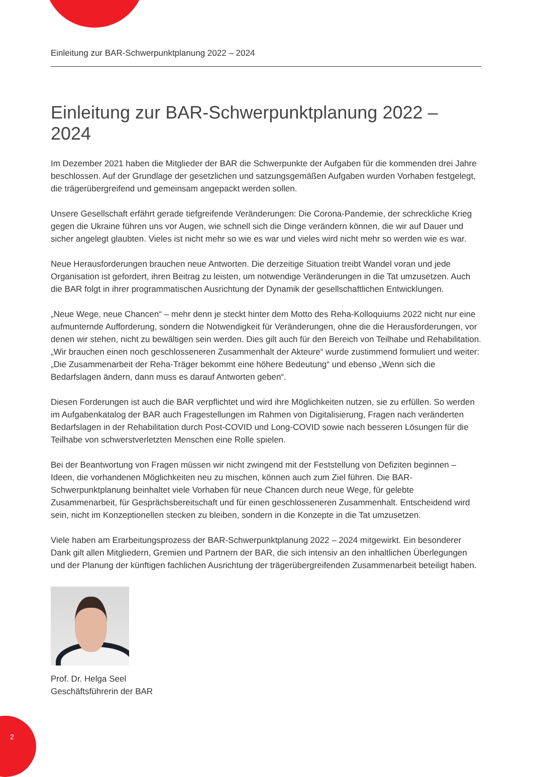Einleitung zur BAR-Schwerpunktplanung 2022 – 2024
Einleitung zur BAR-Schwerpunktplanung 2022 – 2024
Im Dezember 2021 haben die Mitglieder der BAR die Schwerpunkte der Aufgaben für die kommenden drei Jahre beschlossen. Auf der Grundlage der gesetzlichen und satzungsgemäßen Aufgaben wurden Vorhaben festgelegt, die trägerübergreifend und gemeinsam angepackt werden sollen.
Unsere Gesellschaft erfährt gerade tiefgreifende Veränderungen: Die Corona-Pandemie, der schreckliche Krieg gegen die Ukraine führen uns vor Augen, wie schnell sich die Dinge verändern können, die wir auf Dauer und sicher angelegt glaubten. Vieles ist nicht mehr so wie es war und vieles wird nicht mehr so werden wie es war.
Neue Herausforderungen brauchen neue Antworten. Die derzeitige Situation treibt Wandel voran und jede Organisation ist gefordert, ihren Beitrag zu leisten, um notwendige Veränderungen in die Tat umzusetzen. Auch die BAR folgt in ihrer programmatischen Ausrichtung der Dynamik der gesellschaftlichen Entwicklungen.
„Neue Wege, neue Chancen“ – mehr denn je steckt hinter dem Motto des Reha-Kolloquiums 2022 nicht nur eine aufmunternde Aufforderung, sondern die Notwendigkeit für Veränderungen, ohne die die Herausforderungen, vor denen wir stehen, nicht zu bewältigen sein werden. Dies gilt auch für den Bereich von Teilhabe und Rehabilitation. „Wir brauchen einen noch geschlosseneren Zusammenhalt der Akteure“ wurde zustimmend formuliert und weiter: „Die Zusammenarbeit der Reha-Träger bekommt eine höhere Bedeutung“ und ebenso „Wenn sich die Bedarfslagen ändern, dann muss es darauf Antworten geben“.
Diesen Forderungen ist auch die BAR verpflichtet und wird ihre Möglichkeiten nutzen, sie zu erfüllen. So werden im Aufgabenkatalog der BAR auch Fragestellungen im Rahmen von Digitalisierung, Fragen nach veränderten Bedarfslagen in der Rehabilitation durch Post-COVID und Long-COVID sowie nach besseren Lösungen für die Teilhabe von schwerstverletzten Menschen eine Rolle spielen.
Bei der Beantwortung von Fragen müssen wir nicht zwingend mit der Feststellung von Defiziten beginnen – Ideen, die vorhandenen Möglichkeiten neu zu mischen, können auch zum Ziel führen. Die BAR-Schwerpunktplanung beinhaltet viele Vorhaben für neue Chancen durch neue Wege, für gelebte Zusammenarbeit, für Gesprächsbereitschaft und für einen geschlosseneren Zusammenhalt. Entscheidend wird sein, nicht im Konzeptionellen stecken zu bleiben, sondern in die Konzepte in die Tat umzusetzen.
Viele haben am Erarbeitungsprozess der BAR-Schwerpunktplanung 2022 – 2024 mitgewirkt. Ein besonderer Dank gilt allen Mitgliedern, Gremien und Partnern der BAR, die sich intensiv an den inhaltlichen Überlegungen und der Planung der künftigen fachlichen Ausrichtung der trägerübergreifenden Zusammenarbeit beteiligt haben.
Prof. Dr. Helga Seel
Geschäftsführerin der BAR
2